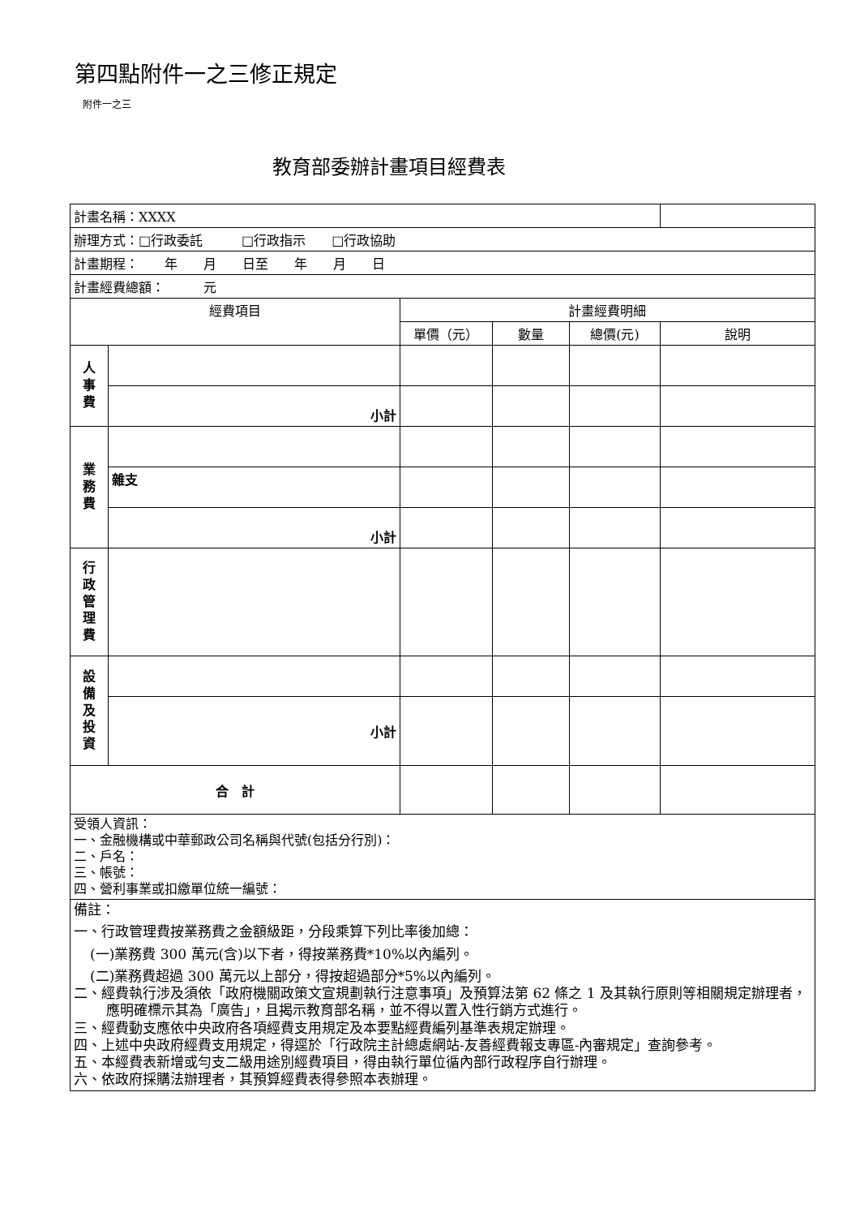第四點附件一之三修正規定
附件一之三
教育部委辦計畫項目經費表
| 計畫名稱：XXXX | | | | | |
| 辦理方式：□行政委託 □行政指示 □行政協助 | | | | | |
| 計畫期程： 年 月 日至 年 月 日 | | | | | |
| 計畫經費總額： 元 | | | | | |
| 經費項目 | | 計畫經費明細 | | | |
| | | 單價（元） | 數量 | 總價(元) | 說明 |
| 人 事 費 | | | | | |
| | 小計 | | | | |
| 業 務 費 | | | | | |
| | 雜支 | | | | |
| | 小計 | | | | |
| 行 政 管 理 費 | | | | | |
| 設 備 及 投 資 | | | | | |
| | 小計 | | | | |
| 合 計 | | | | | |
| 受領人資訊： 一、金融機構或中華郵政公司名稱與代號(包括分行別)： 二、戶名： 三、帳號： 四、營利事業或扣繳單位統一編號： | | | | | |
| 備註： 一、行政管理費按業務費之金額級距，分段乘算下列比率後加總： (一)業務費 300 萬元(含)以下者，得按業務費*10%以內編列。 (二)業務費超過 300 萬元以上部分，得按超過部分*5%以內編列。 二、經費執行涉及須依「政府機關政策文宣規劃執行注意事項」及預算法第 62 條之 1 及其執行原則等相關規定辦理者，應明確標示其為「廣告」，且揭示教育部名稱，並不得以置入性行銷方式進行。 三、經費動支應依中央政府各項經費支用規定及本要點經費編列基準表規定辦理。 四、上述中央政府經費支用規定，得逕於「行政院主計總處網站-友善經費報支專區-內審規定」查詢參考。 五、本經費表新增或勻支二級用途別經費項目，得由執行單位循內部行政程序自行辦理。 六、依政府採購法辦理者，其預算經費表得參照本表辦理。 | | | | | |